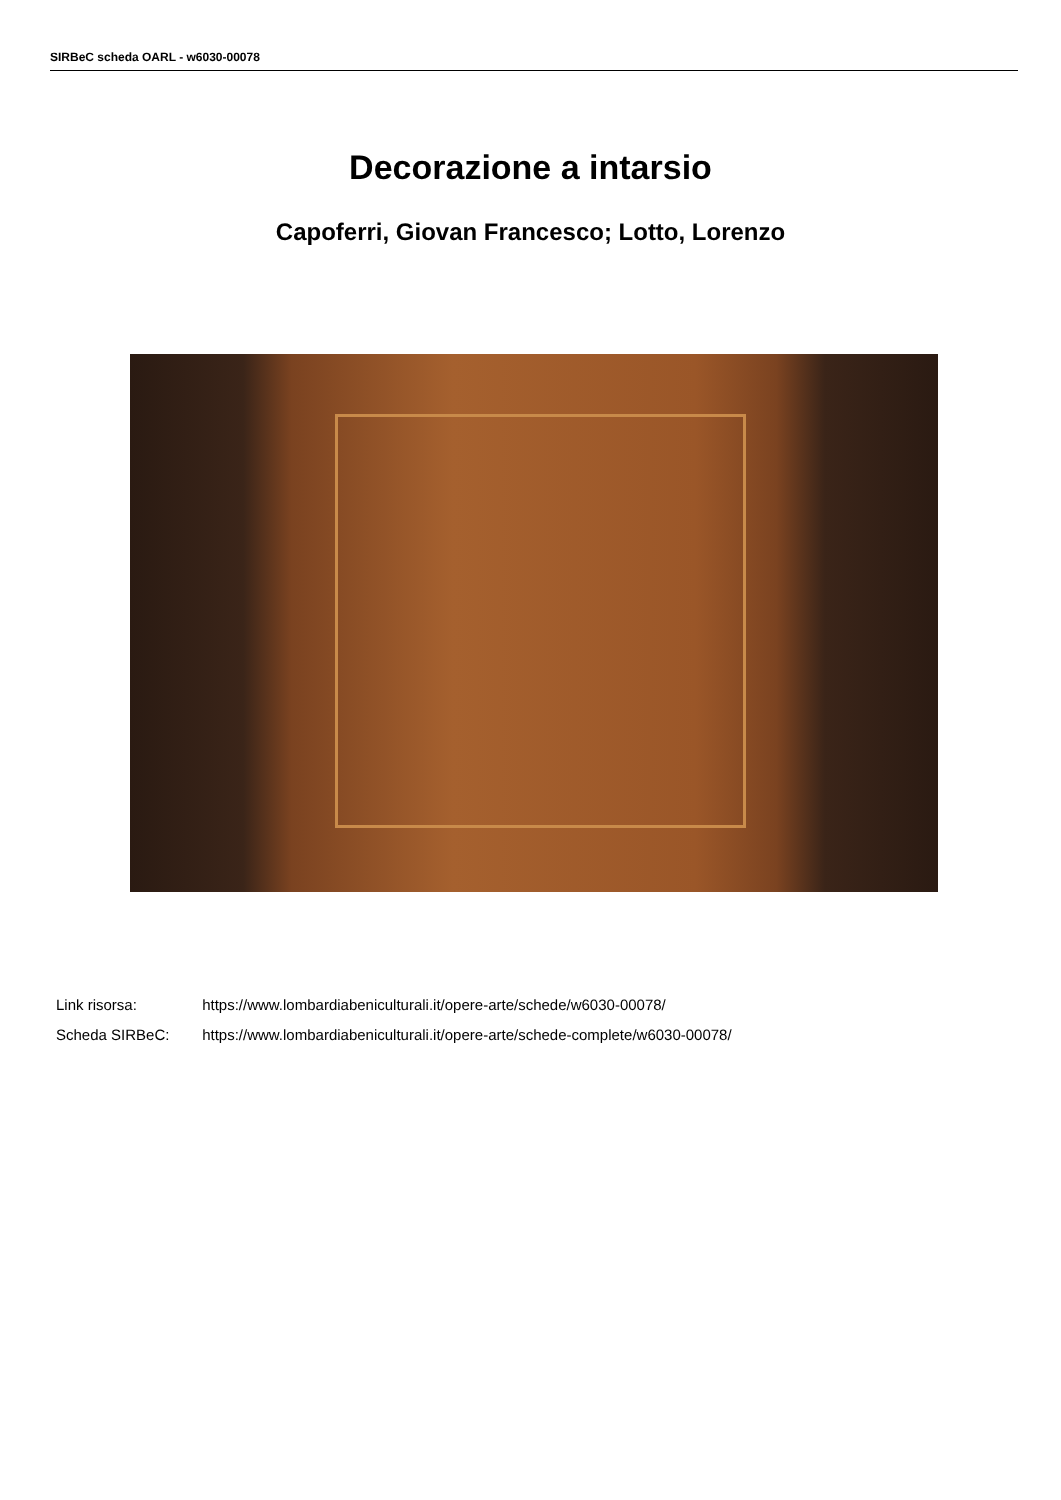SIRBeC scheda OARL - w6030-00078
Decorazione a intarsio
Capoferri, Giovan Francesco; Lotto, Lorenzo
Link risorsa: https://www.lombardiabeniculturali.it/opere-arte/schede/w6030-00078/
Scheda SIRBeC: https://www.lombardiabeniculturali.it/opere-arte/schede-complete/w6030-00078/